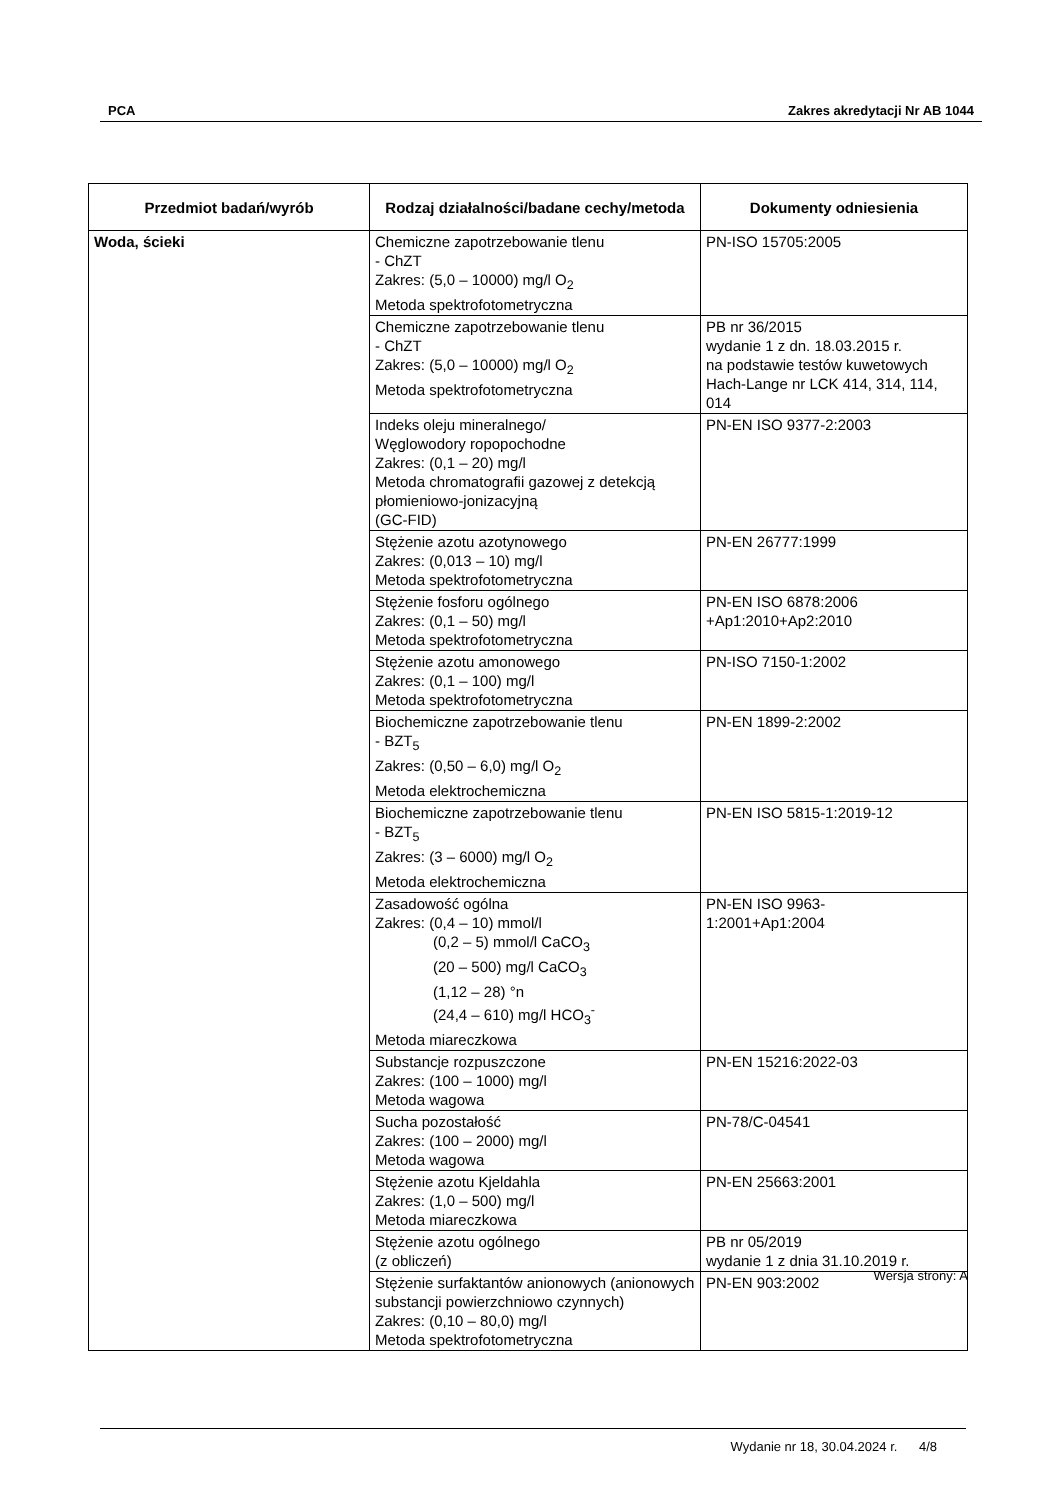PCA Zakres akredytacji Nr AB 1044
| Przedmiot badań/wyrób | Rodzaj działalności/badane cechy/metoda | Dokumenty odniesienia |
| --- | --- | --- |
| Woda, ścieki | Chemiczne zapotrzebowanie tlenu - ChZT Zakres: (5,0 – 10000) mg/l O<sub>2</sub> Metoda spektrofotometryczna | PN-ISO 15705:2005 |
| | Chemiczne zapotrzebowanie tlenu - ChZT Zakres: (5,0 – 10000) mg/l O<sub>2</sub> Metoda spektrofotometryczna | PB nr 36/2015 wydanie 1 z dn. 18.03.2015 r. na podstawie testów kuwetowych Hach-Lange nr LCK 414, 314, 114, 014 |
| | Indeks oleju mineralnego/ Węglowodory ropopochodne Zakres: (0,1 – 20) mg/l Metoda chromatografii gazowej z detekcją płomieniowo-jonizacyjną (GC-FID) | PN-EN ISO 9377-2:2003 |
| | Stężenie azotu azotynowego Zakres: (0,013 – 10) mg/l Metoda spektrofotometryczna | PN-EN 26777:1999 |
| | Stężenie fosforu ogólnego Zakres: (0,1 – 50) mg/l Metoda spektrofotometryczna | PN-EN ISO 6878:2006 +Ap1:2010+Ap2:2010 |
| | Stężenie azotu amonowego Zakres: (0,1 – 100) mg/l Metoda spektrofotometryczna | PN-ISO 7150-1:2002 |
| | Biochemiczne zapotrzebowanie tlenu - BZT<sub>5</sub> Zakres: (0,50 – 6,0) mg/l O<sub>2</sub> Metoda elektrochemiczna | PN-EN 1899-2:2002 |
| | Biochemiczne zapotrzebowanie tlenu - BZT<sub>5</sub> Zakres: (3 – 6000) mg/l O<sub>2</sub> Metoda elektrochemiczna | PN-EN ISO 5815-1:2019-12 |
| | Zasadowość ogólna Zakres: (0,4 – 10) mmol/l (0,2 – 5) mmol/l CaCO<sub>3</sub> (20 – 500) mg/l CaCO<sub>3</sub> (1,12 – 28) °n (24,4 – 610) mg/l HCO<sub>3</sub><sup>-</sup> Metoda miareczkowa | PN-EN ISO 9963- 1:2001+Ap1:2004 |
| | Substancje rozpuszczone Zakres: (100 – 1000) mg/l Metoda wagowa | PN-EN 15216:2022-03 |
| | Sucha pozostałość Zakres: (100 – 2000) mg/l Metoda wagowa | PN-78/C-04541 |
| | Stężenie azotu Kjeldahla Zakres: (1,0 – 500) mg/l Metoda miareczkowa | PN-EN 25663:2001 |
| | Stężenie azotu ogólnego (z obliczeń) | PB nr 05/2019 wydanie 1 z dnia 31.10.2019 r. |
| | Stężenie surfaktantów anionowych (anionowych substancji powierzchniowo czynnych) Zakres: (0,10 – 80,0) mg/l Metoda spektrofotometryczna | PN-EN 903:2002 |
Wersja strony: A
Wydanie nr 18, 30.04.2024 r. 4/8